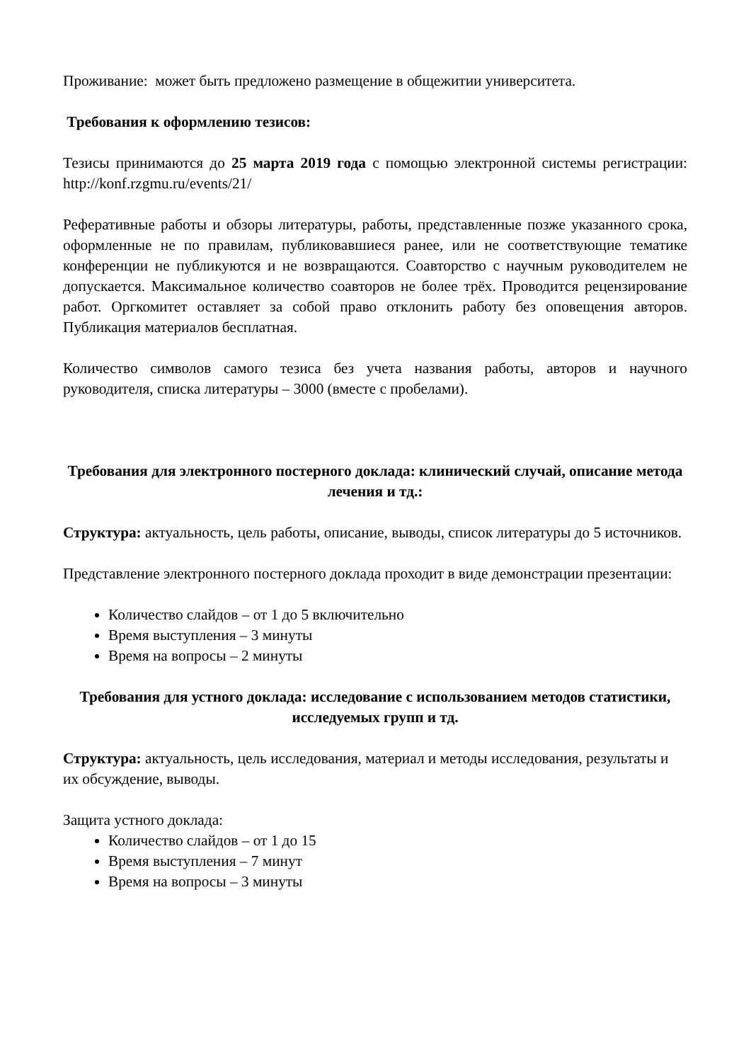Проживание: может быть предложено размещение в общежитии университета.
Требования к оформлению тезисов:
Тезисы принимаются до 25 марта 2019 года с помощью электронной системы регистрации: http://konf.rzgmu.ru/events/21/
Реферативные работы и обзоры литературы, работы, представленные позже указанного срока, оформленные не по правилам, публиковавшиеся ранее, или не соответствующие тематике конференции не публикуются и не возвращаются. Соавторство с научным руководителем не допускается. Максимальное количество соавторов не более трёх. Проводится рецензирование работ. Оргкомитет оставляет за собой право отклонить работу без оповещения авторов. Публикация материалов бесплатная.
Количество символов самого тезиса без учета названия работы, авторов и научного руководителя, списка литературы – 3000 (вместе с пробелами).
Требования для электронного постерного доклада: клинический случай, описание метода лечения и тд.:
Структура: актуальность, цель работы, описание, выводы, список литературы до 5 источников.
Представление электронного постерного доклада проходит в виде демонстрации презентации:
Количество слайдов – от 1 до 5 включительно
Время выступления – 3 минуты
Время на вопросы – 2 минуты
Требования для устного доклада: исследование с использованием методов статистики, исследуемых групп и тд.
Структура: актуальность, цель исследования, материал и методы исследования, результаты и их обсуждение, выводы.
Защита устного доклада:
Количество слайдов – от 1 до 15
Время выступления – 7 минут
Время на вопросы – 3 минуты